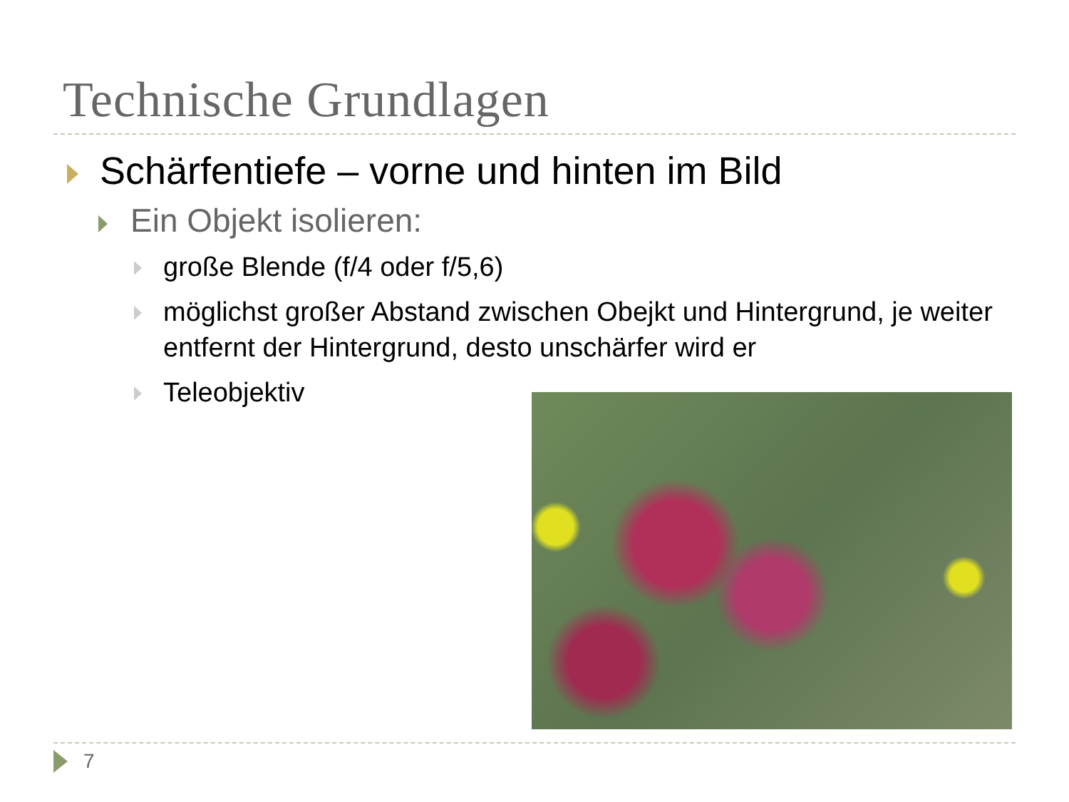Technische Grundlagen
Schärfentiefe – vorne und hinten im Bild
Ein Objekt isolieren:
große Blende (f/4 oder f/5,6)
möglichst großer Abstand zwischen Obejkt und Hintergrund, je weiter entfernt der Hintergrund, desto unschärfer wird er
Teleobjektiv
7